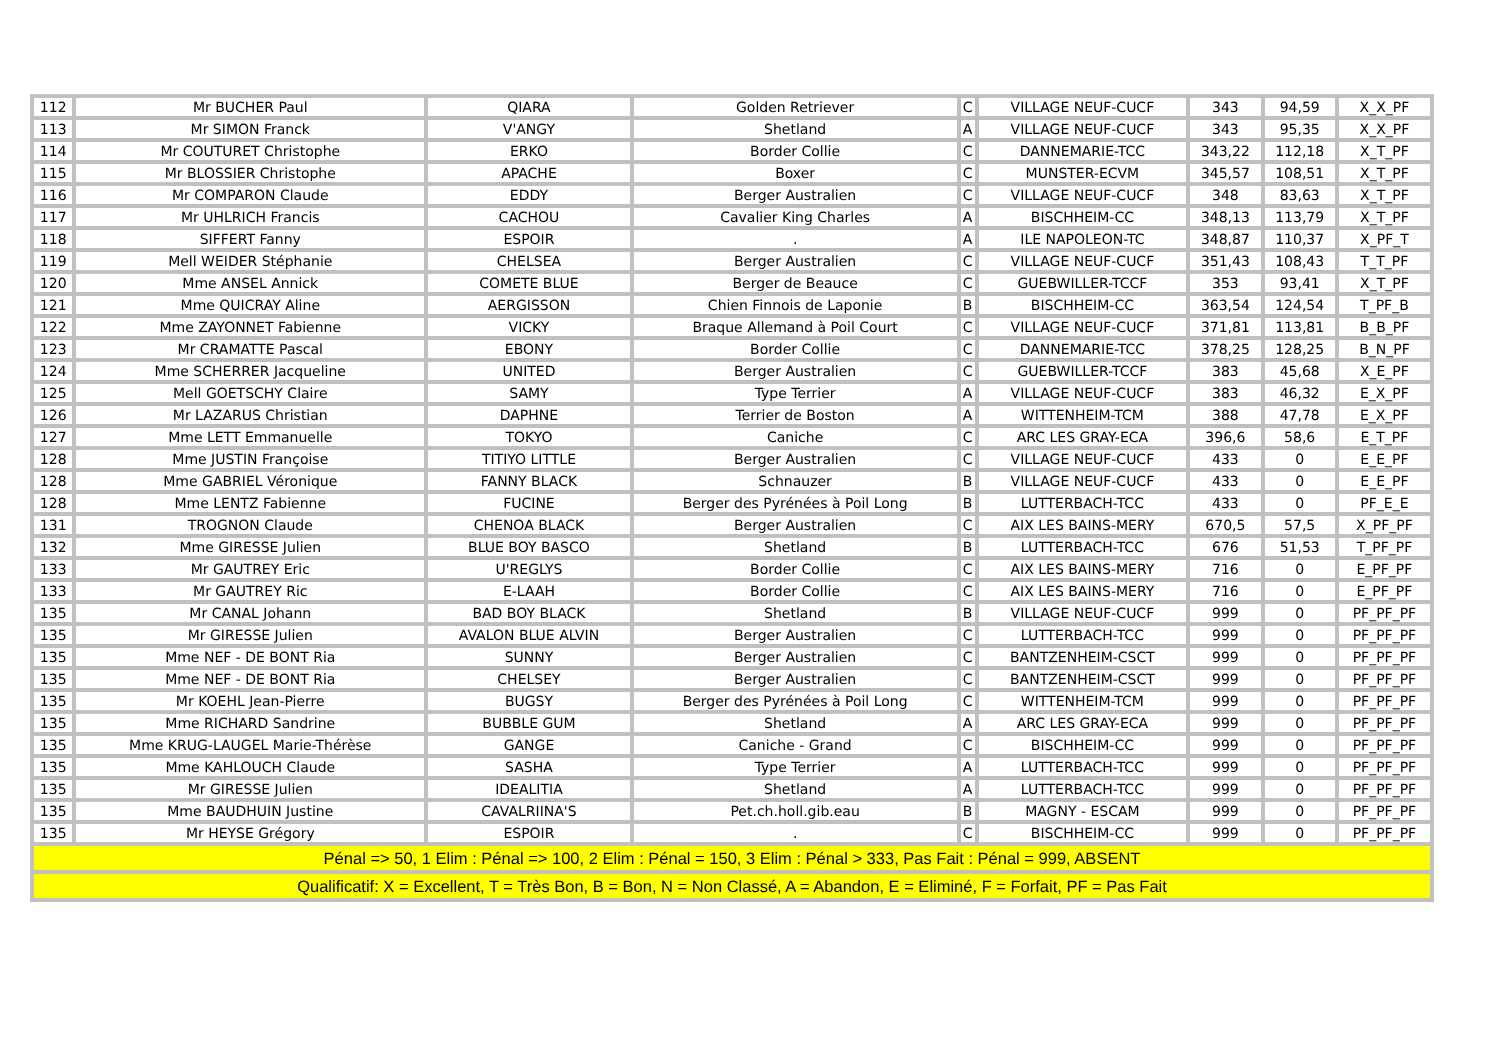| 112 | Mr BUCHER Paul | QIARA | Golden Retriever | C | VILLAGE NEUF-CUCF | 343 | 94,59 | X_X_PF |
| 113 | Mr SIMON Franck | V'ANGY | Shetland | A | VILLAGE NEUF-CUCF | 343 | 95,35 | X_X_PF |
| 114 | Mr COUTURET Christophe | ERKO | Border Collie | C | DANNEMARIE-TCC | 343,22 | 112,18 | X_T_PF |
| 115 | Mr BLOSSIER Christophe | APACHE | Boxer | C | MUNSTER-ECVM | 345,57 | 108,51 | X_T_PF |
| 116 | Mr COMPARON Claude | EDDY | Berger Australien | C | VILLAGE NEUF-CUCF | 348 | 83,63 | X_T_PF |
| 117 | Mr UHLRICH Francis | CACHOU | Cavalier King Charles | A | BISCHHEIM-CC | 348,13 | 113,79 | X_T_PF |
| 118 | SIFFERT Fanny | ESPOIR | . | A | ILE NAPOLEON-TC | 348,87 | 110,37 | X_PF_T |
| 119 | Mell WEIDER Stéphanie | CHELSEA | Berger Australien | C | VILLAGE NEUF-CUCF | 351,43 | 108,43 | T_T_PF |
| 120 | Mme ANSEL Annick | COMETE BLUE | Berger de Beauce | C | GUEBWILLER-TCCF | 353 | 93,41 | X_T_PF |
| 121 | Mme QUICRAY Aline | AERGISSON | Chien Finnois de Laponie | B | BISCHHEIM-CC | 363,54 | 124,54 | T_PF_B |
| 122 | Mme ZAYONNET Fabienne | VICKY | Braque Allemand à Poil Court | C | VILLAGE NEUF-CUCF | 371,81 | 113,81 | B_B_PF |
| 123 | Mr CRAMATTE Pascal | EBONY | Border Collie | C | DANNEMARIE-TCC | 378,25 | 128,25 | B_N_PF |
| 124 | Mme SCHERRER Jacqueline | UNITED | Berger Australien | C | GUEBWILLER-TCCF | 383 | 45,68 | X_E_PF |
| 125 | Mell GOETSCHY Claire | SAMY | Type Terrier | A | VILLAGE NEUF-CUCF | 383 | 46,32 | E_X_PF |
| 126 | Mr LAZARUS Christian | DAPHNE | Terrier de Boston | A | WITTENHEIM-TCM | 388 | 47,78 | E_X_PF |
| 127 | Mme LETT Emmanuelle | TOKYO | Caniche | C | ARC LES GRAY-ECA | 396,6 | 58,6 | E_T_PF |
| 128 | Mme JUSTIN Françoise | TITIYO LITTLE | Berger Australien | C | VILLAGE NEUF-CUCF | 433 | 0 | E_E_PF |
| 128 | Mme GABRIEL Véronique | FANNY BLACK | Schnauzer | B | VILLAGE NEUF-CUCF | 433 | 0 | E_E_PF |
| 128 | Mme LENTZ Fabienne | FUCINE | Berger des Pyrénées à Poil Long | B | LUTTERBACH-TCC | 433 | 0 | PF_E_E |
| 131 | TROGNON Claude | CHENOA BLACK | Berger Australien | C | AIX LES BAINS-MERY | 670,5 | 57,5 | X_PF_PF |
| 132 | Mme GIRESSE Julien | BLUE BOY BASCO | Shetland | B | LUTTERBACH-TCC | 676 | 51,53 | T_PF_PF |
| 133 | Mr GAUTREY Eric | U'REGLYS | Border Collie | C | AIX LES BAINS-MERY | 716 | 0 | E_PF_PF |
| 133 | Mr GAUTREY Ric | E-LAAH | Border Collie | C | AIX LES BAINS-MERY | 716 | 0 | E_PF_PF |
| 135 | Mr CANAL Johann | BAD BOY BLACK | Shetland | B | VILLAGE NEUF-CUCF | 999 | 0 | PF_PF_PF |
| 135 | Mr GIRESSE Julien | AVALON BLUE ALVIN | Berger Australien | C | LUTTERBACH-TCC | 999 | 0 | PF_PF_PF |
| 135 | Mme NEF - DE BONT Ria | SUNNY | Berger Australien | C | BANTZENHEIM-CSCT | 999 | 0 | PF_PF_PF |
| 135 | Mme NEF - DE BONT Ria | CHELSEY | Berger Australien | C | BANTZENHEIM-CSCT | 999 | 0 | PF_PF_PF |
| 135 | Mr KOEHL Jean-Pierre | BUGSY | Berger des Pyrénées à Poil Long | C | WITTENHEIM-TCM | 999 | 0 | PF_PF_PF |
| 135 | Mme RICHARD Sandrine | BUBBLE GUM | Shetland | A | ARC LES GRAY-ECA | 999 | 0 | PF_PF_PF |
| 135 | Mme KRUG-LAUGEL Marie-Thérèse | GANGE | Caniche - Grand | C | BISCHHEIM-CC | 999 | 0 | PF_PF_PF |
| 135 | Mme KAHLOUCH Claude | SASHA | Type Terrier | A | LUTTERBACH-TCC | 999 | 0 | PF_PF_PF |
| 135 | Mr GIRESSE Julien | IDEALITIA | Shetland | A | LUTTERBACH-TCC | 999 | 0 | PF_PF_PF |
| 135 | Mme BAUDHUIN Justine | CAVALRIINA'S | Pet.ch.holl.gib.eau | B | MAGNY - ESCAM | 999 | 0 | PF_PF_PF |
| 135 | Mr HEYSE Grégory | ESPOIR | . | C | BISCHHEIM-CC | 999 | 0 | PF_PF_PF |
| Pénal => 50, 1 Elim : Pénal => 100, 2 Elim : Pénal = 150, 3 Elim : Pénal > 333, Pas Fait : Pénal = 999, ABSENT | | | | | | | | |
| Qualificatif: X = Excellent, T = Très Bon, B = Bon, N = Non Classé, A = Abandon, E = Eliminé, F = Forfait, PF = Pas Fait | | | | | | | | |